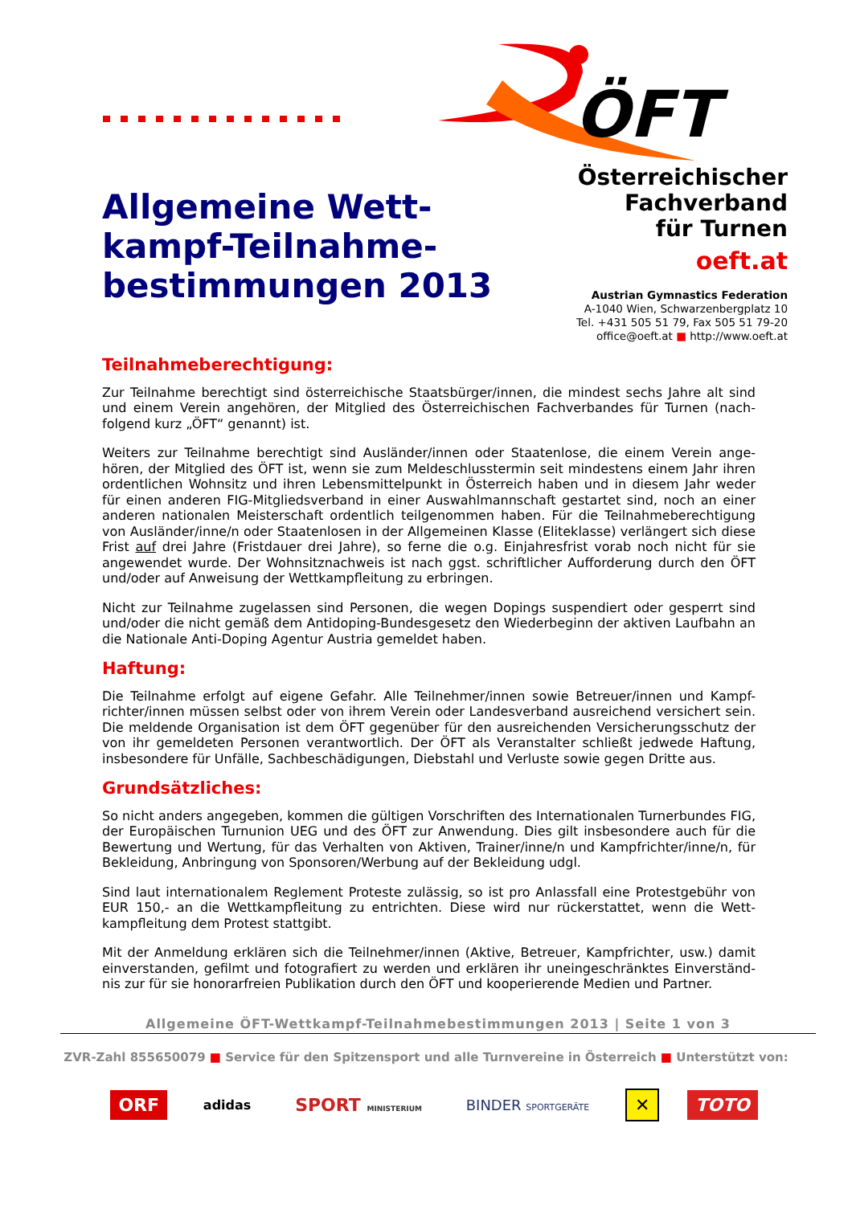ÖFT
Allgemeine Wett-
kampf-Teilnahme-
bestimmungen 2013
Österreichischer
Fachverband
für Turnen
oeft.at
Austrian Gymnastics Federation
A-1040 Wien, Schwarzenbergplatz 10
Tel. +431 505 51 79, Fax 505 51 79-20
office@oeft.at ■ http://www.oeft.at
Teilnahmeberechtigung:
Zur Teilnahme berechtigt sind österreichische Staatsbürger/innen, die mindest sechs Jahre alt sind und einem Verein angehören, der Mitglied des Österreichischen Fachverbandes für Turnen (nach-folgend kurz „ÖFT“ genannt) ist.
Weiters zur Teilnahme berechtigt sind Ausländer/innen oder Staatenlose, die einem Verein ange-hören, der Mitglied des ÖFT ist, wenn sie zum Meldeschlusstermin seit mindestens einem Jahr ihren ordentlichen Wohnsitz und ihren Lebensmittelpunkt in Österreich haben und in diesem Jahr weder für einen anderen FIG-Mitgliedsverband in einer Auswahlmannschaft gestartet sind, noch an einer anderen nationalen Meisterschaft ordentlich teilgenommen haben. Für die Teilnahmeberechtigung von Ausländer/inne/n oder Staatenlosen in der Allgemeinen Klasse (Eliteklasse) verlängert sich diese Frist auf drei Jahre (Fristdauer drei Jahre), so ferne die o.g. Einjahresfrist vorab noch nicht für sie angewendet wurde. Der Wohnsitznachweis ist nach ggst. schriftlicher Aufforderung durch den ÖFT und/oder auf Anweisung der Wettkampfleitung zu erbringen.
Nicht zur Teilnahme zugelassen sind Personen, die wegen Dopings suspendiert oder gesperrt sind und/oder die nicht gemäß dem Antidoping-Bundesgesetz den Wiederbeginn der aktiven Laufbahn an die Nationale Anti-Doping Agentur Austria gemeldet haben.
Haftung:
Die Teilnahme erfolgt auf eigene Gefahr. Alle Teilnehmer/innen sowie Betreuer/innen und Kampf-richter/innen müssen selbst oder von ihrem Verein oder Landesverband ausreichend versichert sein. Die meldende Organisation ist dem ÖFT gegenüber für den ausreichenden Versicherungsschutz der von ihr gemeldeten Personen verantwortlich. Der ÖFT als Veranstalter schließt jedwede Haftung, insbesondere für Unfälle, Sachbeschädigungen, Diebstahl und Verluste sowie gegen Dritte aus.
Grundsätzliches:
So nicht anders angegeben, kommen die gültigen Vorschriften des Internationalen Turnerbundes FIG, der Europäischen Turnunion UEG und des ÖFT zur Anwendung. Dies gilt insbesondere auch für die Bewertung und Wertung, für das Verhalten von Aktiven, Trainer/inne/n und Kampfrichter/inne/n, für Bekleidung, Anbringung von Sponsoren/Werbung auf der Bekleidung udgl.
Sind laut internationalem Reglement Proteste zulässig, so ist pro Anlassfall eine Protestgebühr von EUR 150,- an die Wettkampfleitung zu entrichten. Diese wird nur rückerstattet, wenn die Wett-kampfleitung dem Protest stattgibt.
Mit der Anmeldung erklären sich die Teilnehmer/innen (Aktive, Betreuer, Kampfrichter, usw.) damit einverstanden, gefilmt und fotografiert zu werden und erklären ihr uneingeschränktes Einverständ-nis zur für sie honorarfreien Publikation durch den ÖFT und kooperierende Medien und Partner.
Allgemeine ÖFT-Wettkampf-Teilnahmebestimmungen 2013 | Seite 1 von 3
ZVR-Zahl 855650079 ■ Service für den Spitzensport und alle Turnvereine in Österreich ■ Unterstützt von:
ORF adidas SPORT MINISTERIUM BINDER SPORTGERÄTE ✕ TOTO